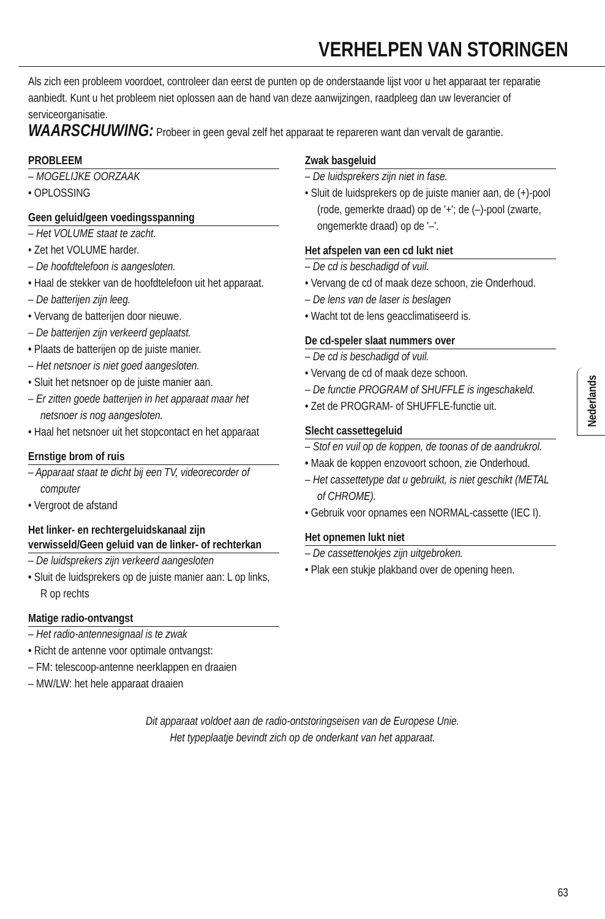VERHELPEN VAN STORINGEN
Als zich een probleem voordoet, controleer dan eerst de punten op de onderstaande lijst voor u het apparaat ter reparatie aanbiedt. Kunt u het probleem niet oplossen aan de hand van deze aanwijzingen, raadpleeg dan uw leverancier of serviceorganisatie.
WAARSCHUWING: Probeer in geen geval zelf het apparaat te repareren want dan vervalt de garantie.
PROBLEEM
– MOGELIJKE OORZAAK
• OPLOSSING
Geen geluid/geen voedingsspanning
– Het VOLUME staat te zacht.
• Zet het VOLUME harder.
– De hoofdtelefoon is aangesloten.
• Haal de stekker van de hoofdtelefoon uit het apparaat.
– De batterijen zijn leeg.
• Vervang de batterijen door nieuwe.
– De batterijen zijn verkeerd geplaatst.
• Plaats de batterijen op de juiste manier.
– Het netsnoer is niet goed aangesloten.
• Sluit het netsnoer op de juiste manier aan.
– Er zitten goede batterijen in het apparaat maar het netsnoer is nog aangesloten.
• Haal het netsnoer uit het stopcontact en het apparaat
Ernstige brom of ruis
– Apparaat staat te dicht bij een TV, videorecorder of computer
• Vergroot de afstand
Het linker- en rechtergeluidskanaal zijn verwisseld/Geen geluid van de linker- of rechterkan
– De luidsprekers zijn verkeerd aangesloten
• Sluit de luidsprekers op de juiste manier aan: L op links, R op rechts
Matige radio-ontvangst
– Het radio-antennesignaal is te zwak
• Richt de antenne voor optimale ontvangst:
– FM: telescoop-antenne neerklappen en draaien
– MW/LW: het hele apparaat draaien
Zwak basgeluid
– De luidsprekers zijn niet in fase.
• Sluit de luidsprekers op de juiste manier aan, de (+)-pool (rode, gemerkte draad) op de '+'; de (–)-pool (zwarte, ongemerkte draad) op de '–'.
Het afspelen van een cd lukt niet
– De cd is beschadigd of vuil.
• Vervang de cd of maak deze schoon, zie Onderhoud.
– De lens van de laser is beslagen
• Wacht tot de lens geacclimatiseerd is.
De cd-speler slaat nummers over
– De cd is beschadigd of vuil.
• Vervang de cd of maak deze schoon.
– De functie PROGRAM of SHUFFLE is ingeschakeld.
• Zet de PROGRAM- of SHUFFLE-functie uit.
Slecht cassettegeluid
– Stof en vuil op de koppen, de toonas of de aandrukrol.
• Maak de koppen enzovoort schoon, zie Onderhoud.
– Het cassettetype dat u gebruikt, is niet geschikt (METAL of CHROME).
• Gebruik voor opnames een NORMAL-cassette (IEC I).
Het opnemen lukt niet
– De cassettenokjes zijn uitgebroken.
• Plak een stukje plakband over de opening heen.
Dit apparaat voldoet aan de radio-ontstoringseisen van de Europese Unie.
Het typeplaatje bevindt zich op de onderkant van het apparaat.
Nederlands
63